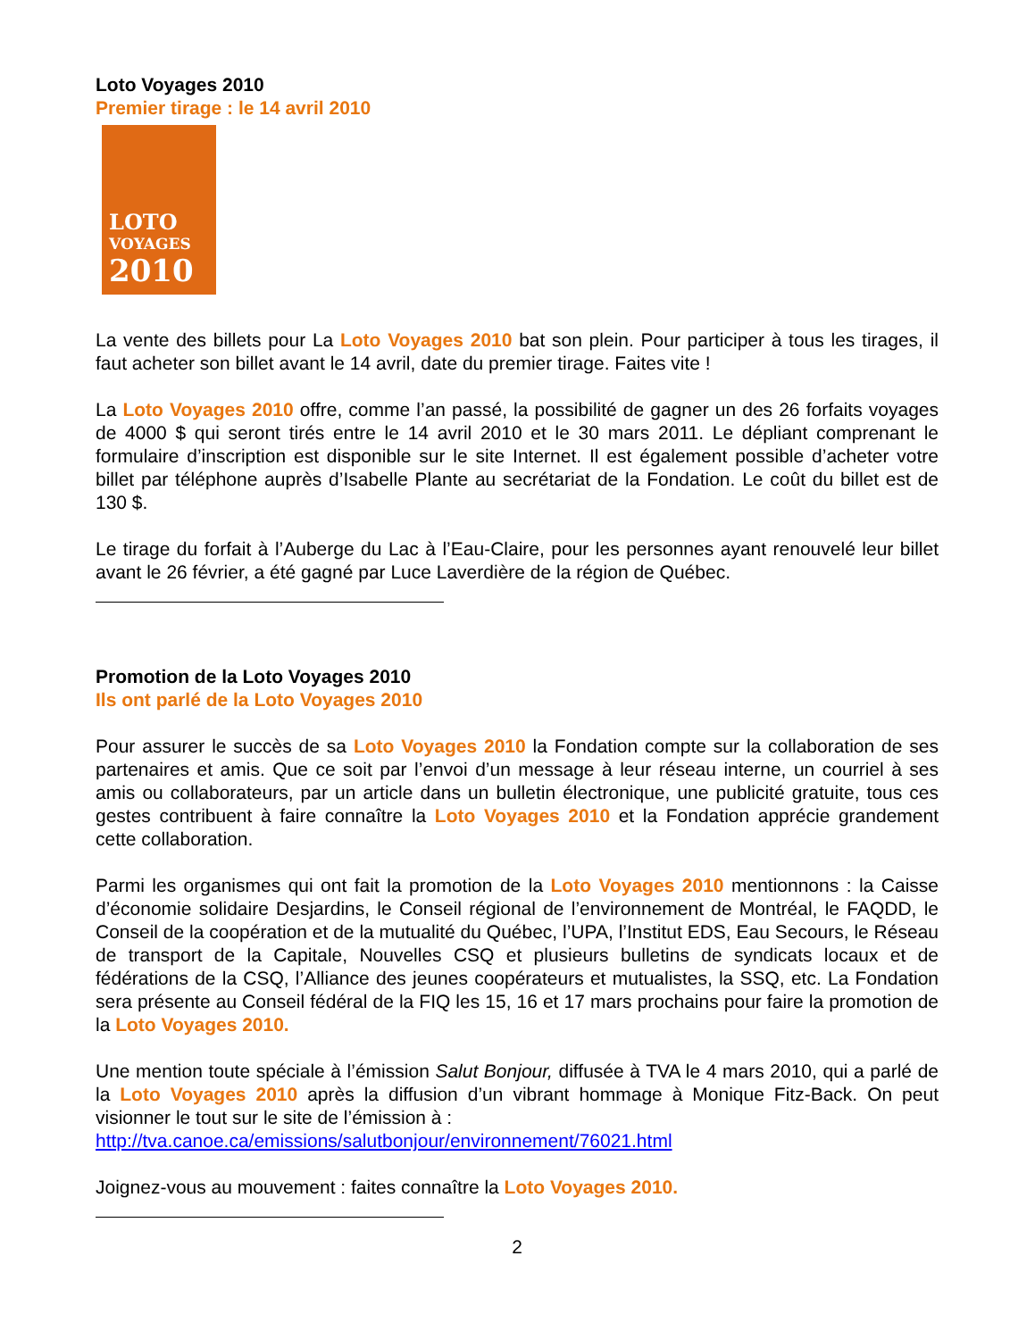Loto Voyages 2010
Premier tirage : le 14 avril 2010
LOTO
VOYAGES
2010
La vente des billets pour La Loto Voyages 2010 bat son plein. Pour participer à tous les tirages, il faut acheter son billet avant le 14 avril, date du premier tirage. Faites vite !
La Loto Voyages 2010 offre, comme l’an passé, la possibilité de gagner un des 26 forfaits voyages de 4000 $ qui seront tirés entre le 14 avril 2010 et le 30 mars 2011. Le dépliant comprenant le formulaire d’inscription est disponible sur le site Internet. Il est également possible d’acheter votre billet par téléphone auprès d’Isabelle Plante au secrétariat de la Fondation. Le coût du billet est de 130 $.
Le tirage du forfait à l’Auberge du Lac à l’Eau-Claire, pour les personnes ayant renouvelé leur billet avant le 26 février, a été gagné par Luce Laverdière de la région de Québec.
Promotion de la Loto Voyages 2010
Ils ont parlé de la Loto Voyages 2010
Pour assurer le succès de sa Loto Voyages 2010 la Fondation compte sur la collaboration de ses partenaires et amis. Que ce soit par l’envoi d’un message à leur réseau interne, un courriel à ses amis ou collaborateurs, par un article dans un bulletin électronique, une publicité gratuite, tous ces gestes contribuent à faire connaître la Loto Voyages 2010 et la Fondation apprécie grandement cette collaboration.
Parmi les organismes qui ont fait la promotion de la Loto Voyages 2010 mentionnons : la Caisse d’économie solidaire Desjardins, le Conseil régional de l’environnement de Montréal, le FAQDD, le Conseil de la coopération et de la mutualité du Québec, l’UPA, l’Institut EDS, Eau Secours, le Réseau de transport de la Capitale, Nouvelles CSQ et plusieurs bulletins de syndicats locaux et de fédérations de la CSQ, l’Alliance des jeunes coopérateurs et mutualistes, la SSQ, etc. La Fondation sera présente au Conseil fédéral de la FIQ les 15, 16 et 17 mars prochains pour faire la promotion de la Loto Voyages 2010.
Une mention toute spéciale à l’émission Salut Bonjour, diffusée à TVA le 4 mars 2010, qui a parlé de la Loto Voyages 2010 après la diffusion d’un vibrant hommage à Monique Fitz-Back. On peut visionner le tout sur le site de l’émission à :
http://tva.canoe.ca/emissions/salutbonjour/environnement/76021.html
Joignez-vous au mouvement : faites connaître la Loto Voyages 2010.
2